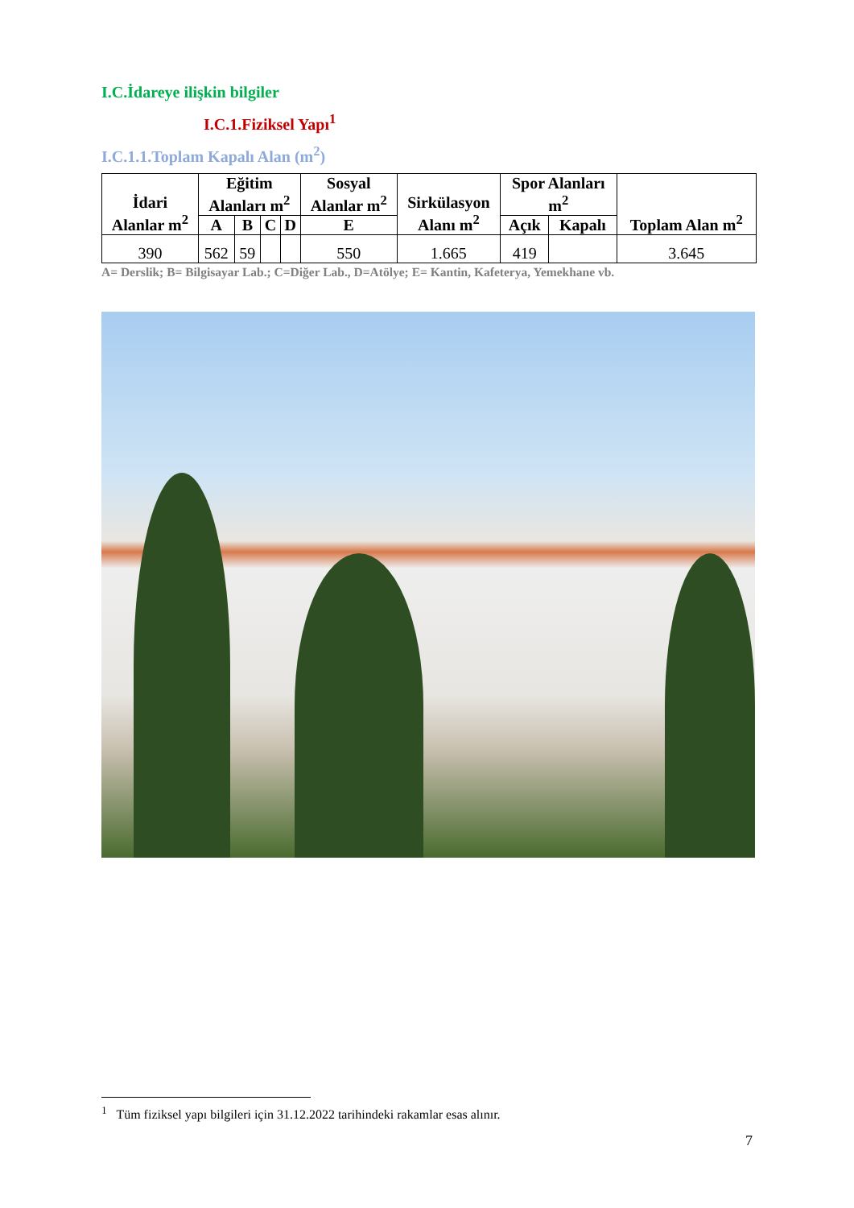I.C.İdareye ilişkin bilgiler
I.C.1.Fiziksel Yapı<sup>1</sup>
I.C.1.1.Toplam Kapalı Alan (m<sup>2</sup>)
| İdari Alanlar m<sup>2</sup> | Eğitim Alanları m<sup>2</sup> | | | | Sosyal Alanlar m<sup>2</sup> | Sirkülasyon Alanı m<sup>2</sup> | Spor Alanları m<sup>2</sup> | | Toplam Alan m<sup>2</sup> |
| --- | --- | --- | --- | --- | --- | --- | --- | --- | --- |
| | A | B | C | D | E | | Açık | Kapalı | |
| 390 | 562 | 59 | | | 550 | 1.665 | 419 | | 3.645 |
A= Derslik; B= Bilgisayar Lab.; C=Diğer Lab., D=Atölye; E= Kantin, Kafeterya, Yemekhane vb.
<sup>1</sup> Tüm fiziksel yapı bilgileri için 31.12.2022 tarihindeki rakamlar esas alınır.
7